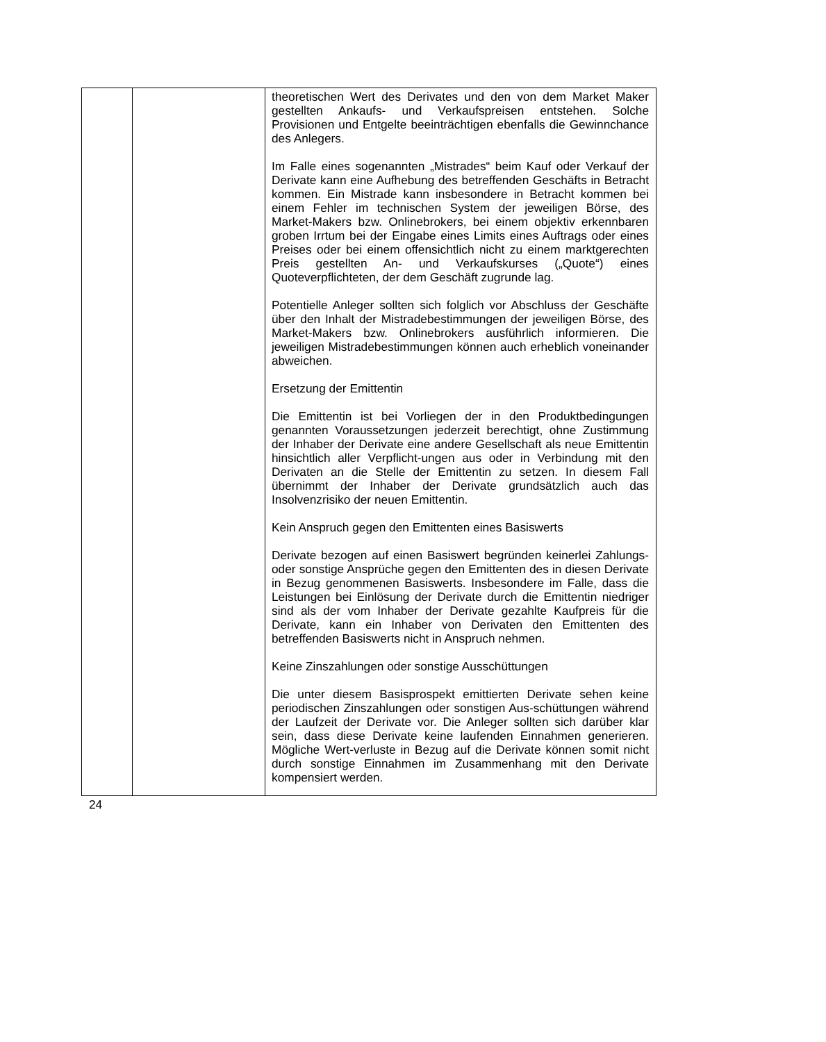| | | theoretischen Wert des Derivates und den von dem Market Maker gestellten Ankaufs- und Verkaufspreisen entstehen. Solche Provisionen und Entgelte beeinträchtigen ebenfalls die Gewinnchance des Anlegers. Im Falle eines sogenannten „Mistrades“ beim Kauf oder Verkauf der Derivate kann eine Aufhebung des betreffenden Geschäfts in Betracht kommen. Ein Mistrade kann insbesondere in Betracht kommen bei einem Fehler im technischen System der jeweiligen Börse, des Market-Makers bzw. Onlinebrokers, bei einem objektiv erkennbaren groben Irrtum bei der Eingabe eines Limits eines Auftrags oder eines Preises oder bei einem offensichtlich nicht zu einem marktgerechten Preis gestellten An- und Verkaufskurses („Quote“) eines Quoteverpflichteten, der dem Geschäft zugrunde lag. Potentielle Anleger sollten sich folglich vor Abschluss der Geschäfte über den Inhalt der Mistradebestimmungen der jeweiligen Börse, des Market-Makers bzw. Onlinebrokers ausführlich informieren. Die jeweiligen Mistradebestimmungen können auch erheblich voneinander abweichen. Ersetzung der Emittentin Die Emittentin ist bei Vorliegen der in den Produktbedingungen genannten Voraussetzungen jederzeit berechtigt, ohne Zustimmung der Inhaber der Derivate eine andere Gesellschaft als neue Emittentin hinsichtlich aller Verpflicht-ungen aus oder in Verbindung mit den Derivaten an die Stelle der Emittentin zu setzen. In diesem Fall übernimmt der Inhaber der Derivate grundsätzlich auch das Insolvenzrisiko der neuen Emittentin. Kein Anspruch gegen den Emittenten eines Basiswerts Derivate bezogen auf einen Basiswert begründen keinerlei Zahlungs- oder sonstige Ansprüche gegen den Emittenten des in diesen Derivate in Bezug genommenen Basiswerts. Insbesondere im Falle, dass die Leistungen bei Einlösung der Derivate durch die Emittentin niedriger sind als der vom Inhaber der Derivate gezahlte Kaufpreis für die Derivate, kann ein Inhaber von Derivaten den Emittenten des betreffenden Basiswerts nicht in Anspruch nehmen. Keine Zinszahlungen oder sonstige Ausschüttungen Die unter diesem Basisprospekt emittierten Derivate sehen keine periodischen Zinszahlungen oder sonstigen Aus-schüttungen während der Laufzeit der Derivate vor. Die Anleger sollten sich darüber klar sein, dass diese Derivate keine laufenden Einnahmen generieren. Mögliche Wert-verluste in Bezug auf die Derivate können somit nicht durch sonstige Einnahmen im Zusammenhang mit den Derivate kompensiert werden. |
24